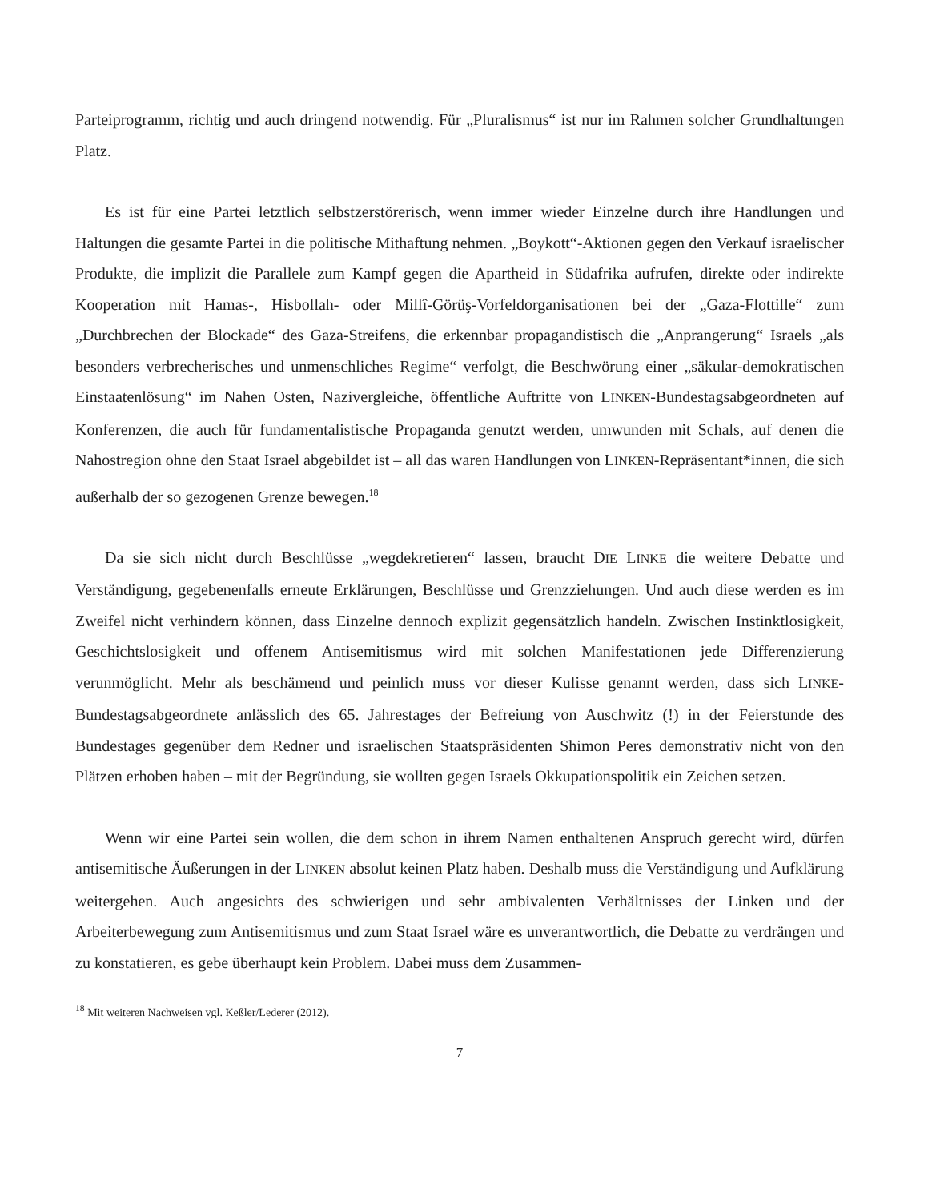Parteiprogramm, richtig und auch dringend notwendig. Für „Pluralismus“ ist nur im Rahmen solcher Grundhaltungen Platz.
Es ist für eine Partei letztlich selbstzerstörerisch, wenn immer wieder Einzelne durch ihre Handlungen und Haltungen die gesamte Partei in die politische Mithaftung nehmen. „Boykott“-Aktionen gegen den Verkauf israelischer Produkte, die implizit die Parallele zum Kampf gegen die Apartheid in Südafrika aufrufen, direkte oder indirekte Kooperation mit Hamas-, Hisbollah- oder Millî-Görüş-Vorfeldorganisationen bei der „Gaza-Flottille“ zum „Durchbrechen der Blockade“ des Gaza-Streifens, die erkennbar propagandistisch die „Anprangerung“ Israels „als besonders verbrecherisches und unmenschliches Regime“ verfolgt, die Beschwörung einer „säkular-demokratischen Einstaatenlösung“ im Nahen Osten, Nazivergleiche, öffentliche Auftritte von LINKEN-Bundestagsabgeordneten auf Konferenzen, die auch für fundamentalistische Propaganda genutzt werden, umwunden mit Schals, auf denen die Nahostregion ohne den Staat Israel abgebildet ist – all das waren Handlungen von LINKEN-Repräsentant*innen, die sich außerhalb der so gezogenen Grenze bewegen.<sup>18</sup>
Da sie sich nicht durch Beschlüsse „wegdekretieren“ lassen, braucht DIE LINKE die weitere Debatte und Verständigung, gegebenenfalls erneute Erklärungen, Beschlüsse und Grenzziehungen. Und auch diese werden es im Zweifel nicht verhindern können, dass Einzelne dennoch explizit gegensätzlich handeln. Zwischen Instinktlosigkeit, Geschichtslosigkeit und offenem Antisemitismus wird mit solchen Manifestationen jede Differenzierung verunmöglicht. Mehr als beschämend und peinlich muss vor dieser Kulisse genannt werden, dass sich LINKE-Bundestagsabgeordnete anlässlich des 65. Jahrestages der Befreiung von Auschwitz (!) in der Feierstunde des Bundestages gegenüber dem Redner und israelischen Staatspräsidenten Shimon Peres demonstrativ nicht von den Plätzen erhoben haben – mit der Begründung, sie wollten gegen Israels Okkupationspolitik ein Zeichen setzen.
Wenn wir eine Partei sein wollen, die dem schon in ihrem Namen enthaltenen Anspruch gerecht wird, dürfen antisemitische Äußerungen in der LINKEN absolut keinen Platz haben. Deshalb muss die Verständigung und Aufklärung weitergehen. Auch angesichts des schwierigen und sehr ambivalenten Verhältnisses der Linken und der Arbeiterbewegung zum Antisemitismus und zum Staat Israel wäre es unverantwortlich, die Debatte zu verdrängen und zu konstatieren, es gebe überhaupt kein Problem. Dabei muss dem Zusammen-
<sup>18</sup> Mit weiteren Nachweisen vgl. Keßler/Lederer (2012).
7